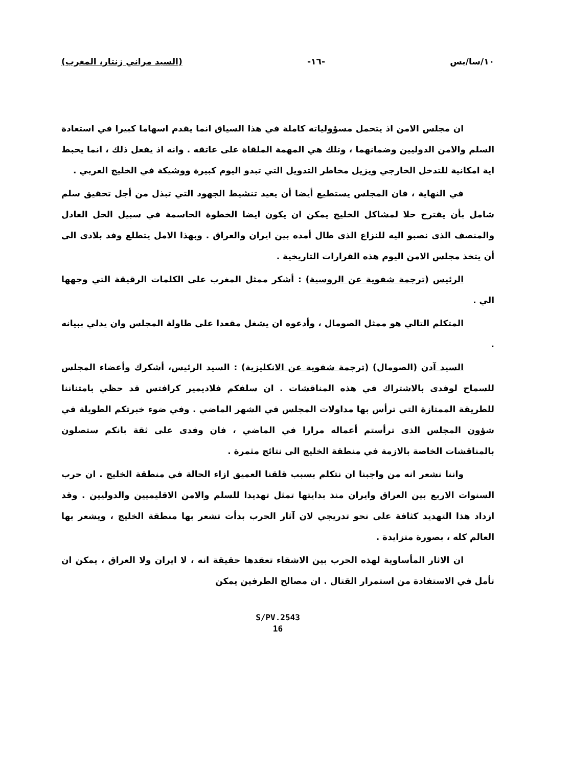١٠/سا/بس -١٦- (السيد مراني زنتار، المغرب)
ان مجلس الامن اذ يتحمل مسؤولياته كاملة في هذا السياق انما يقدم اسهاما كبيرا في استعادة السلم والامن الدوليين وضمانهما ، وتلك هي المهمة الملقاة على عاتقه . وانه اذ يفعل ذلك ، انما يحبط اية امكانية للتدخل الخارجي ويزيل مخاطر التدويل التي تبدو اليوم كبيرة ووشيكة في الخليج العربي .
في النهاية ، فان المجلس يستطيع أيضا أن يعيد تنشيط الجهود التي تبذل من أجل تحقيق سلم شامل بأن يقترح حلا لمشاكل الخليج يمكن ان يكون ايضا الخطوة الحاسمة في سبيل الحل العادل والمنصف الذى نصبو اليه للنزاع الذى طال أمده بين ايران والعراق . وبهذا الامل يتطلع وفد بلادى الى أن يتخذ مجلس الامن اليوم هذه القرارات التاريخية .
الرئيس (ترجمة شفوية عن الروسية) : أشكر ممثل المغرب على الكلمات الرقيقة التي وجهها الي .
المتكلم التالي هو ممثل الصومال ، وأدعوه ان يشغل مقعدا على طاولة المجلس وان يدلي ببيانه .
السيد آدن (الصومال) (ترجمة شفوية عن الانكليزية) : السيد الرئيس، أشكرك وأعضاء المجلس للسماح لوفدى بالاشتراك في هذه المناقشات . ان سلفكم فلاديمير كرافتس قد حظي بامتناننا للطريقة الممتازة التي ترأس بها مداولات المجلس في الشهر الماضي . وفي ضوء خبرتكم الطويلة في شؤون المجلس الذى ترأستم أعماله مرارا في الماضي ، فان وفدى على ثقة بانكم ستصلون بالمناقشات الخاصة بالازمة في منطقة الخليج الى نتائج مثمرة .
واننا نشعر انه من واجبنا ان نتكلم بسبب قلقنا العميق ازاء الحالة في منطقة الخليج . ان حرب السنوات الاربع بين العراق وايران منذ بدايتها تمثل تهديدا للسلم والامن الاقليميين والدوليين . وقد ازداد هذا التهديد كثافة على نحو تدريجي لان آثار الحرب بدأت تشعر بها منطقة الخليج ، ويشعر بها العالم كله ، بصورة متزايدة .
ان الاثار المأساوية لهذه الحرب بين الاشقاء تعقدها حقيقة انه ، لا ايران ولا العراق ، يمكن ان تأمل في الاستفادة من استمرار القتال . ان مصالح الطرفين يمكن
S/PV.2543
16